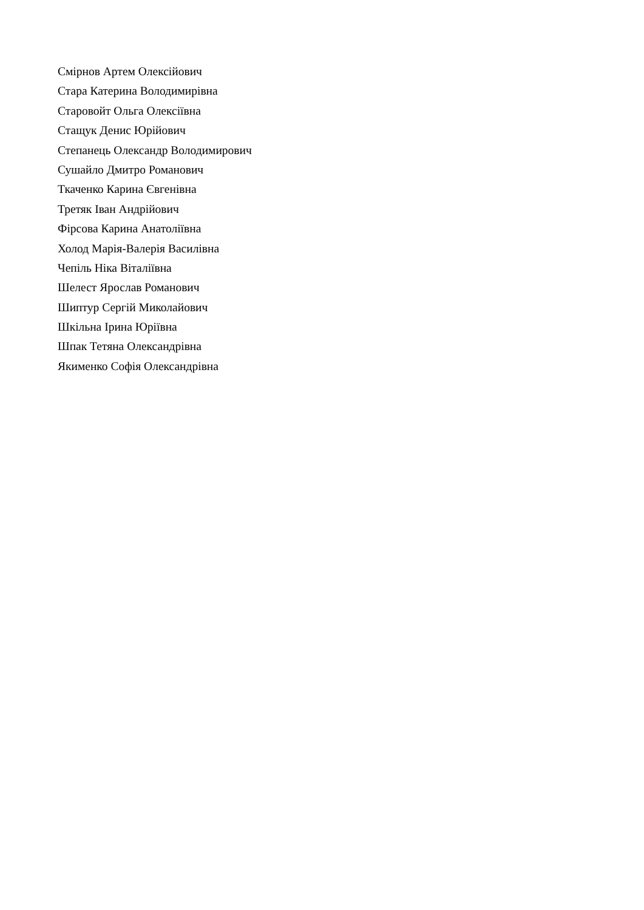Смірнов Артем Олексійович
Стара Катерина Володимирівна
Старовойт Ольга Олексіївна
Стащук Денис Юрійович
Степанець Олександр Володимирович
Сушайло Дмитро Романович
Ткаченко Карина Євгенівна
Третяк Іван Андрійович
Фірсова Карина Анатоліївна
Холод Марія-Валерія Василівна
Чепіль Ніка Віталіївна
Шелест Ярослав Романович
Шиптур Сергій Миколайович
Шкільна Ірина Юріївна
Шпак Тетяна Олександрівна
Якименко Софія Олександрівна